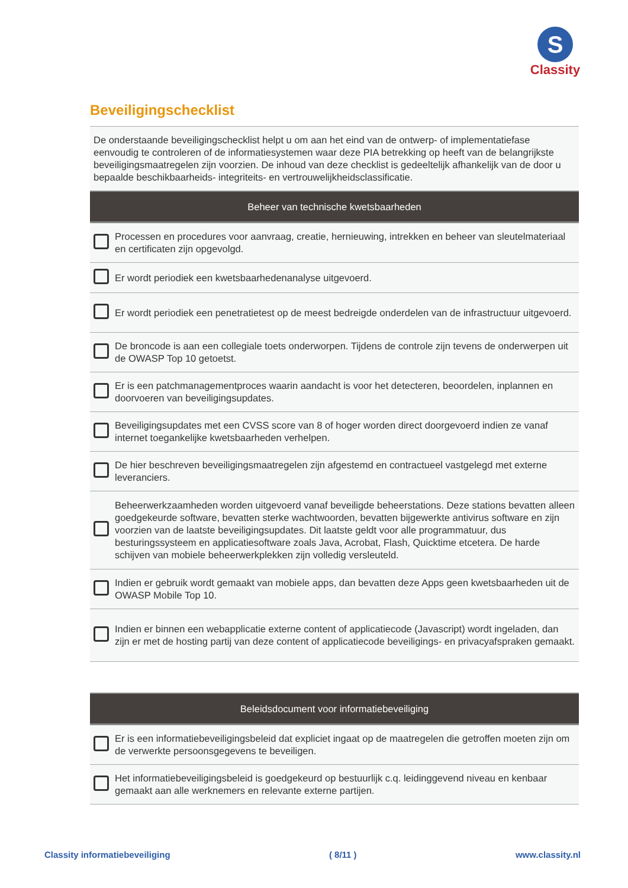S
Classity
Beveiligingschecklist
| De onderstaande beveiligingschecklist helpt u om aan het eind van de ontwerp- of implementatiefase eenvoudig te controleren of de informatiesystemen waar deze PIA betrekking op heeft van de belangrijkste beveiligingsmaatregelen zijn voorzien. De inhoud van deze checklist is gedeeltelijk afhankelijk van de door u bepaalde beschikbaarheids- integriteits- en vertrouwelijkheidsclassificatie. | |
| Beheer van technische kwetsbaarheden | |
| | Processen en procedures voor aanvraag, creatie, hernieuwing, intrekken en beheer van sleutelmateriaal en certificaten zijn opgevolgd. |
| | Er wordt periodiek een kwetsbaarhedenanalyse uitgevoerd. |
| | Er wordt periodiek een penetratietest op de meest bedreigde onderdelen van de infrastructuur uitgevoerd. |
| | De broncode is aan een collegiale toets onderworpen. Tijdens de controle zijn tevens de onderwerpen uit de OWASP Top 10 getoetst. |
| | Er is een patchmanagementproces waarin aandacht is voor het detecteren, beoordelen, inplannen en doorvoeren van beveiligingsupdates. |
| | Beveiligingsupdates met een CVSS score van 8 of hoger worden direct doorgevoerd indien ze vanaf internet toegankelijke kwetsbaarheden verhelpen. |
| | De hier beschreven beveiligingsmaatregelen zijn afgestemd en contractueel vastgelegd met externe leveranciers. |
| | Beheerwerkzaamheden worden uitgevoerd vanaf beveiligde beheerstations. Deze stations bevatten alleen goedgekeurde software, bevatten sterke wachtwoorden, bevatten bijgewerkte antivirus software en zijn voorzien van de laatste beveiligingsupdates. Dit laatste geldt voor alle programmatuur, dus besturingssysteem en applicatiesoftware zoals Java, Acrobat, Flash, Quicktime etcetera. De harde schijven van mobiele beheerwerkplekken zijn volledig versleuteld. |
| | Indien er gebruik wordt gemaakt van mobiele apps, dan bevatten deze Apps geen kwetsbaarheden uit de OWASP Mobile Top 10. |
| | Indien er binnen een webapplicatie externe content of applicatiecode (Javascript) wordt ingeladen, dan zijn er met de hosting partij van deze content of applicatiecode beveiligings- en privacyafspraken gemaakt. |
| Beleidsdocument voor informatiebeveiliging | |
| --- | --- |
| | Er is een informatiebeveiligingsbeleid dat expliciet ingaat op de maatregelen die getroffen moeten zijn om de verwerkte persoonsgegevens te beveiligen. |
| | Het informatiebeveiligingsbeleid is goedgekeurd op bestuurlijk c.q. leidinggevend niveau en kenbaar gemaakt aan alle werknemers en relevante externe partijen. |
Classity informatiebeveiliging ( 8/11 ) www.classity.nl